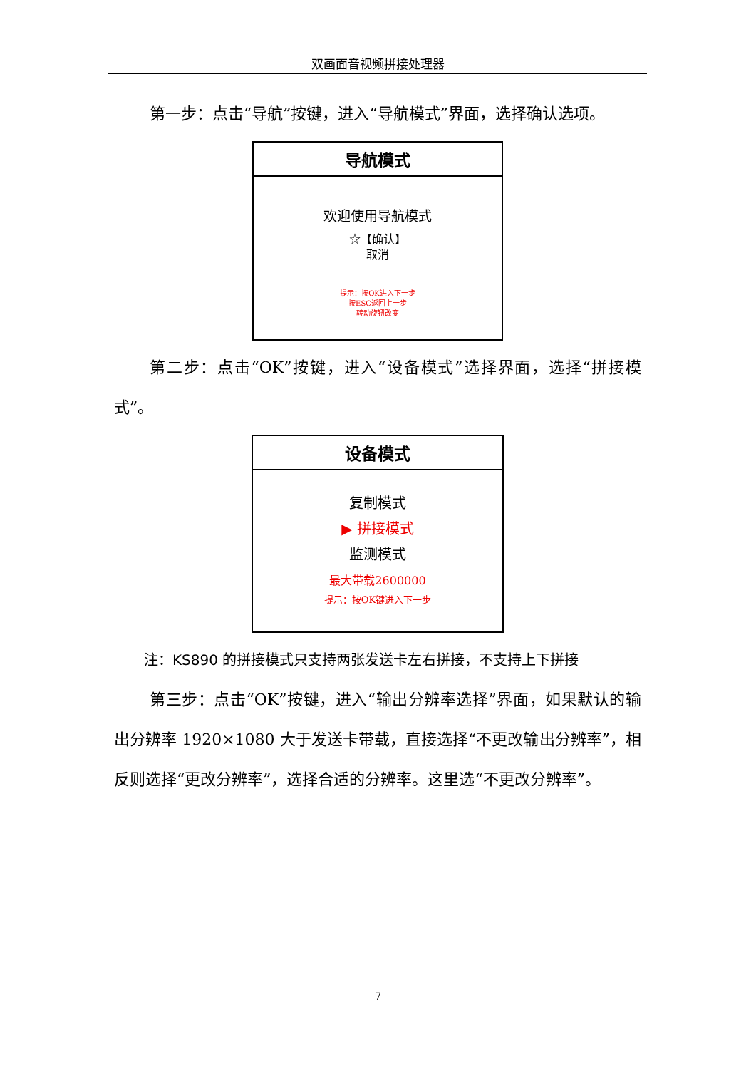双画面音视频拼接处理器
第一步：点击“导航”按键，进入“导航模式”界面，选择确认选项。
导航模式
欢迎使用导航模式
☆【确认】
取消
提示：按OK进入下一步
按ESC返回上一步
转动旋钮改变
第二步：点击“OK”按键，进入“设备模式”选择界面，选择“拼接模式”。
设备模式
复制模式
▶ 拼接模式
监测模式
最大带载2600000
提示：按OK键进入下一步
注：KS890 的拼接模式只支持两张发送卡左右拼接，不支持上下拼接
第三步：点击“OK”按键，进入“输出分辨率选择”界面，如果默认的输出分辨率 1920×1080 大于发送卡带载，直接选择“不更改输出分辨率”，相反则选择“更改分辨率”，选择合适的分辨率。这里选“不更改分辨率”。
7